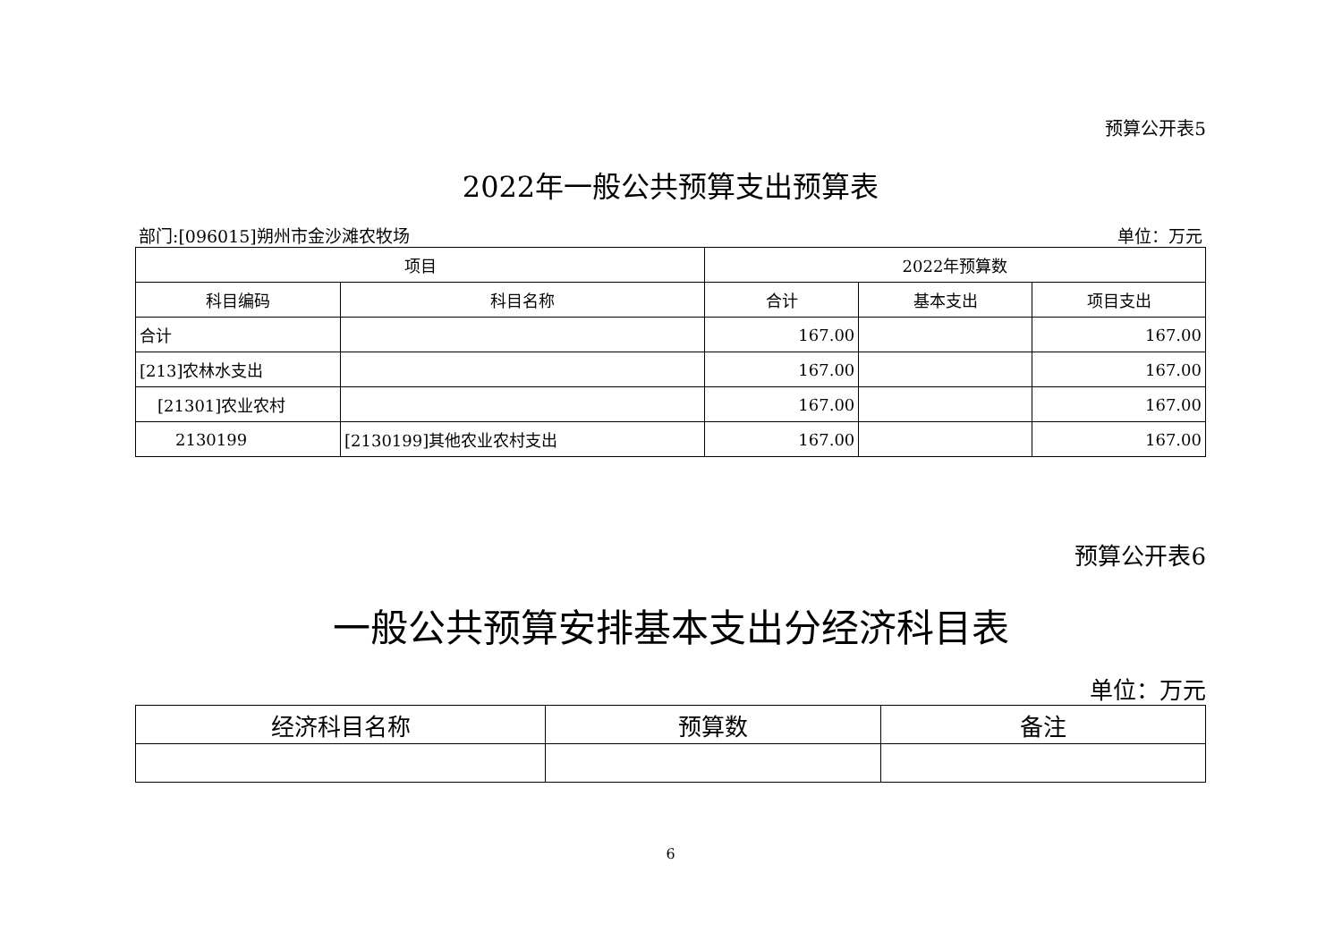预算公开表5
2022年一般公共预算支出预算表
部门:[096015]朔州市金沙滩农牧场 单位：万元
| 项目 | | 2022年预算数 | | |
| --- | --- | --- | --- | --- |
| 科目编码 | 科目名称 | 合计 | 基本支出 | 项目支出 |
| 合计 | | 167.00 | | 167.00 |
| [213]农林水支出 | | 167.00 | | 167.00 |
| [21301]农业农村 | | 167.00 | | 167.00 |
| 2130199 | [2130199]其他农业农村支出 | 167.00 | | 167.00 |
预算公开表6
一般公共预算安排基本支出分经济科目表
单位：万元
| 经济科目名称 | 预算数 | 备注 |
| --- | --- | --- |
6